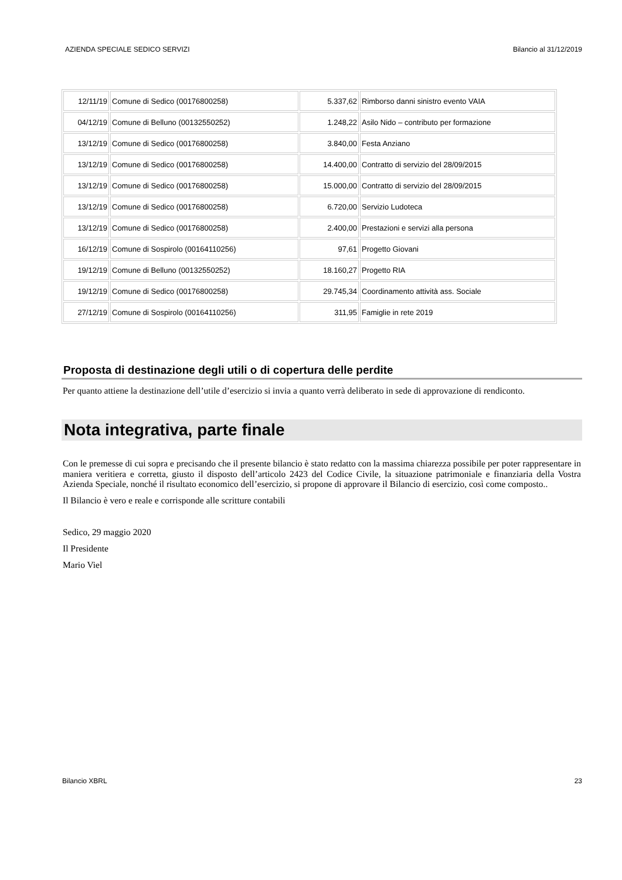AZIENDA SPECIALE SEDICO SERVIZI Bilancio al 31/12/2019
| 12/11/19 | Comune di Sedico (00176800258) | 5.337,62 | Rimborso danni sinistro evento VAIA |
| 04/12/19 | Comune di Belluno (00132550252) | 1.248,22 | Asilo Nido – contributo per formazione |
| 13/12/19 | Comune di Sedico (00176800258) | 3.840,00 | Festa Anziano |
| 13/12/19 | Comune di Sedico (00176800258) | 14.400,00 | Contratto di servizio del 28/09/2015 |
| 13/12/19 | Comune di Sedico (00176800258) | 15.000,00 | Contratto di servizio del 28/09/2015 |
| 13/12/19 | Comune di Sedico (00176800258) | 6.720,00 | Servizio Ludoteca |
| 13/12/19 | Comune di Sedico (00176800258) | 2.400,00 | Prestazioni e servizi alla persona |
| 16/12/19 | Comune di Sospirolo (00164110256) | 97,61 | Progetto Giovani |
| 19/12/19 | Comune di Belluno (00132550252) | 18.160,27 | Progetto RIA |
| 19/12/19 | Comune di Sedico (00176800258) | 29.745,34 | Coordinamento attività ass. Sociale |
| 27/12/19 | Comune di Sospirolo (00164110256) | 311,95 | Famiglie in rete 2019 |
Proposta di destinazione degli utili o di copertura delle perdite
Per quanto attiene la destinazione dell’utile d’esercizio si invia a quanto verrà deliberato in sede di approvazione di rendiconto.
Nota integrativa, parte finale
Con le premesse di cui sopra e precisando che il presente bilancio è stato redatto con la massima chiarezza possibile per poter rappresentare in maniera veritiera e corretta, giusto il disposto dell’articolo 2423 del Codice Civile, la situazione patrimoniale e finanziaria della Vostra Azienda Speciale, nonché il risultato economico dell’esercizio, si propone di approvare il Bilancio di esercizio, così come composto..
Il Bilancio è vero e reale e corrisponde alle scritture contabili
Sedico, 29 maggio 2020
Il Presidente
Mario Viel
Bilancio XBRL 23